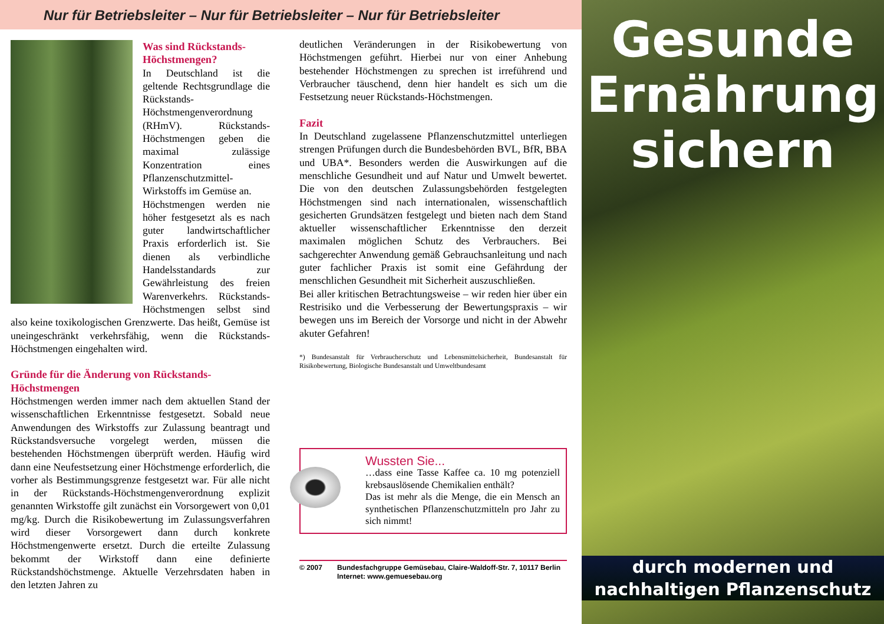Nur für Betriebsleiter – Nur für Betriebsleiter – Nur für Betriebsleiter
Was sind Rückstands-Höchstmengen?
In Deutschland ist die geltende Rechtsgrundlage die Rückstands-Höchstmengenverordnung (RHmV). Rückstands-Höchstmengen geben die maximal zulässige Konzentration eines Pflanzenschutzmittel-Wirkstoffs im Gemüse an.
Höchstmengen werden nie höher festgesetzt als es nach guter landwirtschaftlicher Praxis erforderlich ist. Sie dienen als verbindliche Handelsstandards zur Gewährleistung des freien Warenverkehrs. Rückstands-Höchstmengen selbst sind also keine toxikologischen Grenzwerte. Das heißt, Gemüse ist uneingeschränkt verkehrsfähig, wenn die Rückstands-Höchstmengen eingehalten wird.
Gründe für die Änderung von Rückstands-Höchstmengen
Höchstmengen werden immer nach dem aktuellen Stand der wissenschaftlichen Erkenntnisse festgesetzt. Sobald neue Anwendungen des Wirkstoffs zur Zulassung beantragt und Rückstandsversuche vorgelegt werden, müssen die bestehenden Höchstmengen überprüft werden. Häufig wird dann eine Neufestsetzung einer Höchstmenge erforderlich, die vorher als Bestimmungsgrenze festgesetzt war. Für alle nicht in der Rückstands-Höchstmengenverordnung explizit genannten Wirkstoffe gilt zunächst ein Vorsorgewert von 0,01 mg/kg. Durch die Risikobewertung im Zulassungsverfahren wird dieser Vorsorgewert dann durch konkrete Höchstmengenwerte ersetzt. Durch die erteilte Zulassung bekommt der Wirkstoff dann eine definierte Rückstandshöchstmenge. Aktuelle Verzehrsdaten haben in den letzten Jahren zu
deutlichen Veränderungen in der Risikobewertung von Höchstmengen geführt. Hierbei nur von einer Anhebung bestehender Höchstmengen zu sprechen ist irreführend und Verbraucher täuschend, denn hier handelt es sich um die Festsetzung neuer Rückstands-Höchstmengen.
Fazit
In Deutschland zugelassene Pflanzenschutzmittel unterliegen strengen Prüfungen durch die Bundesbehörden BVL, BfR, BBA und UBA*. Besonders werden die Auswirkungen auf die menschliche Gesundheit und auf Natur und Umwelt bewertet. Die von den deutschen Zulassungsbehörden festgelegten Höchstmengen sind nach internationalen, wissenschaftlich gesicherten Grundsätzen festgelegt und bieten nach dem Stand aktueller wissenschaftlicher Erkenntnisse den derzeit maximalen möglichen Schutz des Verbrauchers. Bei sachgerechter Anwendung gemäß Gebrauchsanleitung und nach guter fachlicher Praxis ist somit eine Gefährdung der menschlichen Gesundheit mit Sicherheit auszuschließen.
Bei aller kritischen Betrachtungsweise – wir reden hier über ein Restrisiko und die Verbesserung der Bewertungspraxis – wir bewegen uns im Bereich der Vorsorge und nicht in der Abwehr akuter Gefahren!
*) Bundesanstalt für Verbraucherschutz und Lebensmittelsicherheit, Bundesanstalt für Risikobewertung, Biologische Bundesanstalt und Umweltbundesamt
Wussten Sie...
…dass eine Tasse Kaffee ca. 10 mg potenziell krebsauslösende Chemikalien enthält?
Das ist mehr als die Menge, die ein Mensch an synthetischen Pflanzenschutzmitteln pro Jahr zu sich nimmt!
© 2007 Bundesfachgruppe Gemüsebau, Claire-Waldoff-Str. 7, 10117 Berlin
Internet: www.gemuesebau.org
Gesunde
Ernährung
sichern
durch modernen und
nachhaltigen Pflanzenschutz